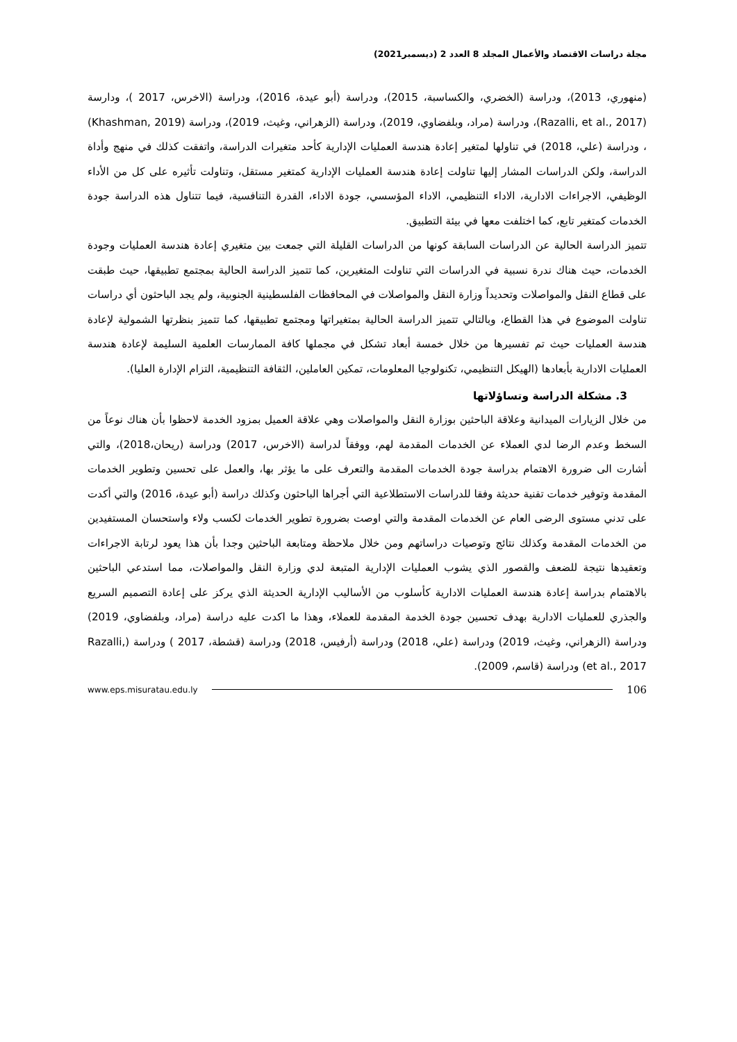مجلة دراسات الاقتصاد والأعمال المجلد 8 العدد 2 (ديسمبر2021)
(منهوري، 2013)، ودراسة (الخضري، والكساسبة، 2015)، ودراسة (أبو عيدة، 2016)، ودراسة (الاخرس، 2017 )، ودارسة (Razalli, et al., 2017)، ودراسة (مراد، وبلفضاوي، 2019)، ودراسة (الزهراني، وغيث، 2019)، ودراسة (Khashman, 2019) ، ودراسة (علي، 2018) في تناولها لمتغير إعادة هندسة العمليات الإدارية كأحد متغيرات الدراسة، واتفقت كذلك في منهج وأداة الدراسة، ولكن الدراسات المشار إليها تناولت إعادة هندسة العمليات الإدارية كمتغير مستقل، وتناولت تأثيره على كل من الأداء الوظيفي، الاجراءات الادارية، الاداء التنظيمي، الاداء المؤسسي، جودة الاداء، القدرة التنافسية، فيما تتناول هذه الدراسة جودة الخدمات كمتغير تابع، كما اختلفت معها في بيئة التطبيق.
تتميز الدراسة الحالية عن الدراسات السابقة كونها من الدراسات القليلة التي جمعت بين متغيري إعادة هندسة العمليات وجودة الخدمات، حيث هناك ندرة نسبية في الدراسات التي تناولت المتغيرين، كما تتميز الدراسة الحالية بمجتمع تطبيقها، حيث طبقت على قطاع النقل والمواصلات وتحديداً وزارة النقل والمواصلات في المحافظات الفلسطينية الجنوبية، ولم يجد الباحثون أي دراسات تناولت الموضوع في هذا القطاع، وبالتالي تتميز الدراسة الحالية بمتغيراتها ومجتمع تطبيقها، كما تتميز بنظرتها الشمولية لإعادة هندسة العمليات حيث تم تفسيرها من خلال خمسة أبعاد تشكل في مجملها كافة الممارسات العلمية السليمة لإعادة هندسة العمليات الادارية بأبعادها (الهيكل التنظيمي، تكنولوجيا المعلومات، تمكين العاملين، الثقافة التنظيمية، التزام الإدارة العليا).
3. مشكلة الدراسة وتساؤلاتها
من خلال الزيارات الميدانية وعلاقة الباحثين بوزارة النقل والمواصلات وهي علاقة العميل بمزود الخدمة لاحظوا بأن هناك نوعاً من السخط وعدم الرضا لدي العملاء عن الخدمات المقدمة لهم، ووفقاً لدراسة (الاخرس، 2017) ودراسة (ريحان،2018)، والتي أشارت الى ضرورة الاهتمام بدراسة جودة الخدمات المقدمة والتعرف على ما يؤثر بها، والعمل على تحسين وتطوير الخدمات المقدمة وتوفير خدمات تقنية حديثة وفقا للدراسات الاستطلاعية التي أجراها الباحثون وكذلك دراسة (أبو عيدة، 2016) والتي أكدت على تدني مستوى الرضى العام عن الخدمات المقدمة والتي اوصت بضرورة تطوير الخدمات لكسب ولاء واستحسان المستفيدين من الخدمات المقدمة وكذلك نتائج وتوصيات دراساتهم ومن خلال ملاحظة ومتابعة الباحثين وجدا بأن هذا يعود لرتابة الاجراءات وتعقيدها نتيجة للضعف والقصور الذي يشوب العمليات الإدارية المتبعة لدي وزارة النقل والمواصلات، مما استدعي الباحثين بالاهتمام بدراسة إعادة هندسة العمليات الادارية كأسلوب من الأساليب الإدارية الحديثة الذي يركز على إعادة التصميم السريع والجذري للعمليات الادارية بهدف تحسين جودة الخدمة المقدمة للعملاء، وهذا ما اكدت عليه دراسة (مراد، وبلفضاوي، 2019) ودراسة (الزهراني، وغيث، 2019) ودراسة (علي، 2018) ودراسة (أرفيس، 2018) ودراسة (قشطة، 2017 ) ودراسة (Razalli, et al., 2017) ودراسة (قاسم، 2009).
www.eps.misuratau.edu.ly 106